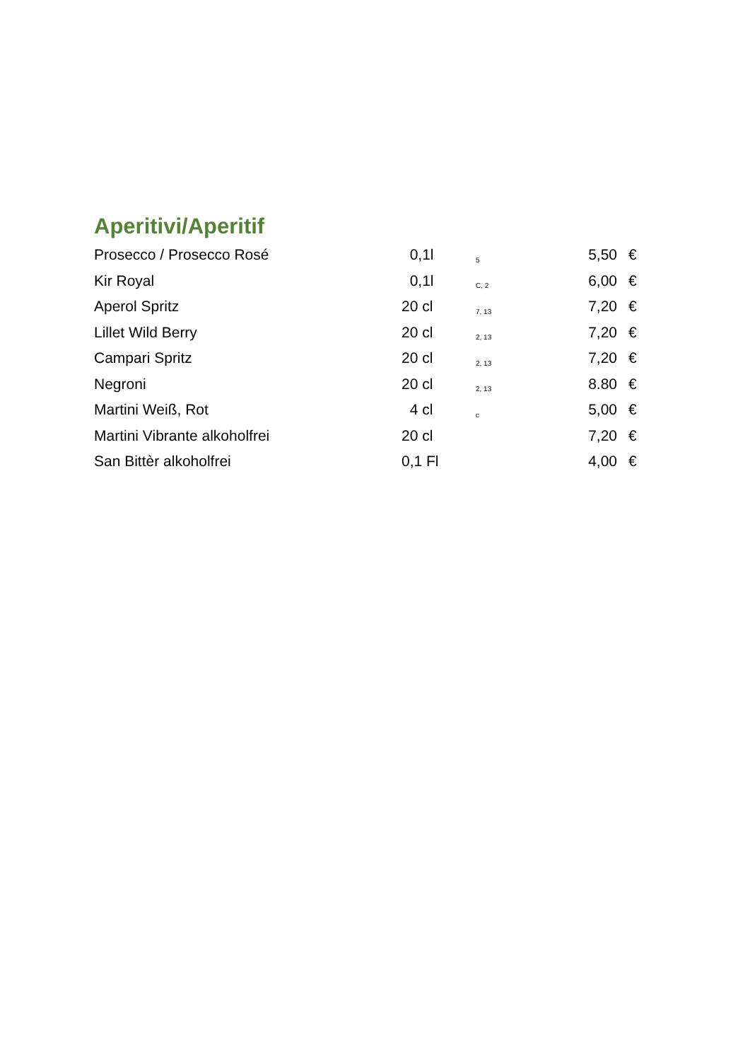Aperitivi/Aperitif
| Prosecco / Prosecco Rosé | 0,1l | 5 | 5,50 | € |
| Kir Royal | 0,1l | C, 2 | 6,00 | € |
| Aperol Spritz | 20 cl | 7, 13 | 7,20 | € |
| Lillet Wild Berry | 20 cl | 2, 13 | 7,20 | € |
| Campari Spritz | 20 cl | 2, 13 | 7,20 | € |
| Negroni | 20 cl | 2, 13 | 8.80 | € |
| Martini Weiß, Rot | 4 cl | c | 5,00 | € |
| Martini Vibrante alkoholfrei | 20 cl | | 7,20 | € |
| San Bittèr alkoholfrei | 0,1 Fl | | 4,00 | € |